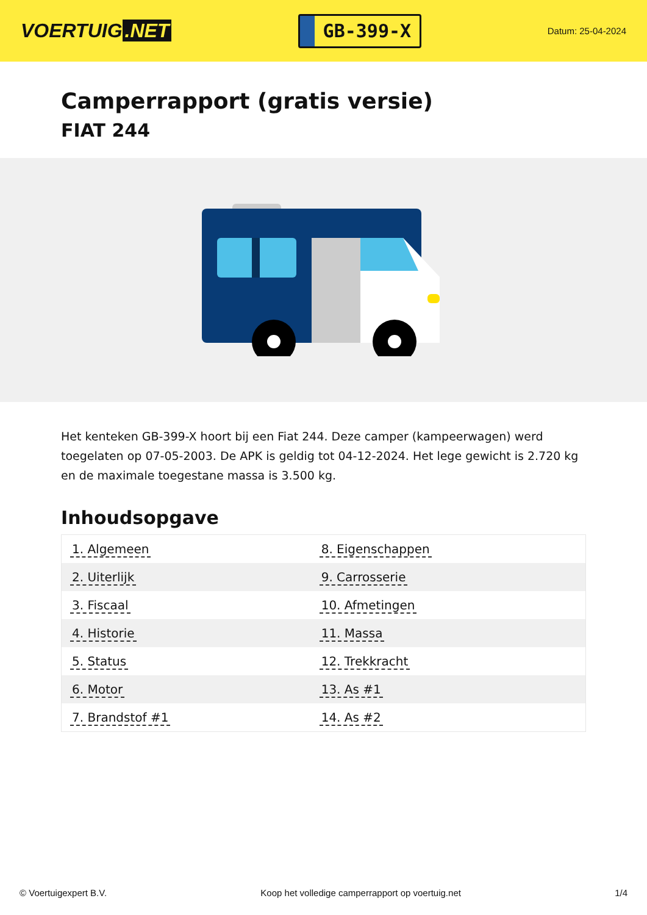VOERTUIG.NET
GB-399-X
Datum: 25-04-2024
Camperrapport (gratis versie)
FIAT 244
Het kenteken GB-399-X hoort bij een Fiat 244. Deze camper (kampeerwagen) werd toegelaten op 07-05-2003. De APK is geldig tot 04-12-2024. Het lege gewicht is 2.720 kg en de maximale toegestane massa is 3.500 kg.
Inhoudsopgave
| 1. Algemeen | 8. Eigenschappen |
| 2. Uiterlijk | 9. Carrosserie |
| 3. Fiscaal | 10. Afmetingen |
| 4. Historie | 11. Massa |
| 5. Status | 12. Trekkracht |
| 6. Motor | 13. As #1 |
| 7. Brandstof #1 | 14. As #2 |
© Voertuigexpert B.V. Koop het volledige camperrapport op voertuig.net 1/4